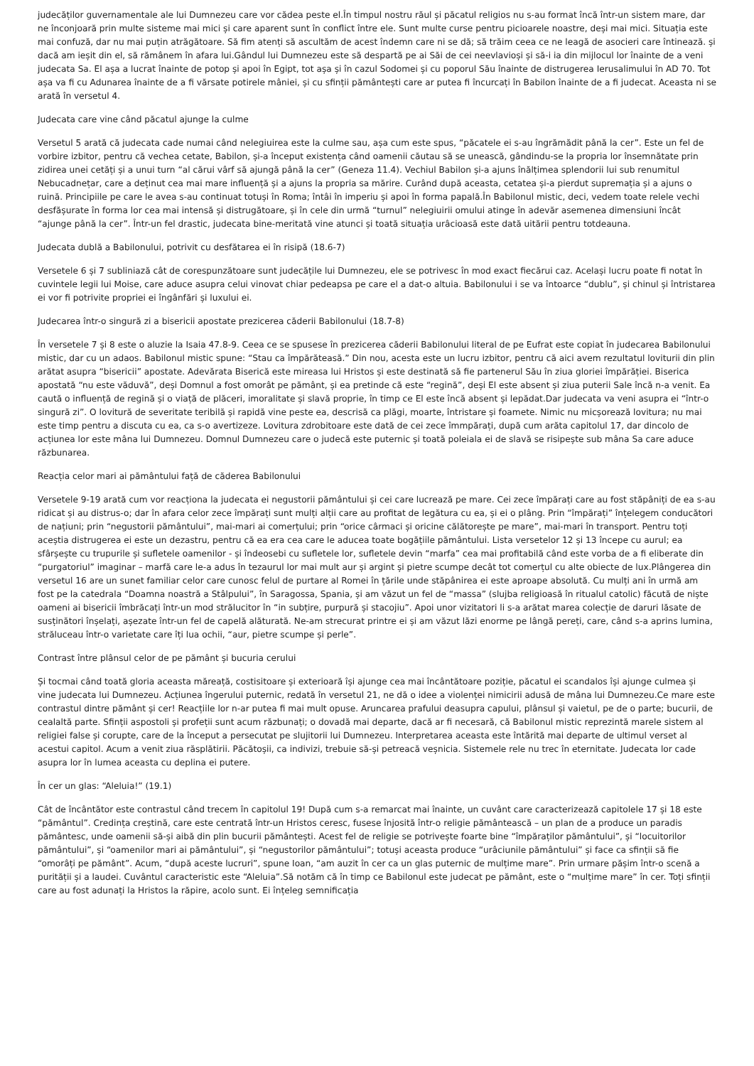judecăților guvernamentale ale lui Dumnezeu care vor cădea peste el.În timpul nostru răul și păcatul religios nu s-au format încă într-un sistem mare, dar ne înconjoară prin multe sisteme mai mici și care aparent sunt în conflict între ele. Sunt multe curse pentru picioarele noastre, deși mai mici. Situația este mai confuză, dar nu mai puțin atrăgătoare. Să fim atenți să ascultăm de acest îndemn care ni se dă; să trăim ceea ce ne leagă de asocieri care întinează. și dacă am ieșit din el, să rămânem în afara lui.Gândul lui Dumnezeu este să despartă pe ai Săi de cei neevlavioși și să-i ia din mijlocul lor înainte de a veni judecata Sa. El așa a lucrat înainte de potop și apoi în Egipt, tot așa și în cazul Sodomei și cu poporul Său înainte de distrugerea Ierusalimului în AD 70. Tot așa va fi cu Adunarea înainte de a fi vărsate potirele mâniei, și cu sfinții pământești care ar putea fi încurcați în Babilon înainte de a fi judecat. Aceasta ni se arată în versetul 4.
Judecata care vine când păcatul ajunge la culme
Versetul 5 arată că judecata cade numai când nelegiuirea este la culme sau, așa cum este spus, “păcatele ei s-au îngrămădit până la cer”. Este un fel de vorbire izbitor, pentru că vechea cetate, Babilon, și-a început existența când oamenii căutau să se unească, gândindu-se la propria lor însemnătate prin zidirea unei cetăți și a unui turn “al cărui vârf să ajungă până la cer” (Geneza 11.4). Vechiul Babilon și-a ajuns înălțimea splendorii lui sub renumitul Nebucadnețar, care a deținut cea mai mare influență și a ajuns la propria sa mărire. Curând după aceasta, cetatea și-a pierdut supremația și a ajuns o ruină. Principiile pe care le avea s-au continuat totuși în Roma; întâi în imperiu și apoi în forma papală.În Babilonul mistic, deci, vedem toate relele vechi desfășurate în forma lor cea mai intensă și distrugătoare, și în cele din urmă “turnul” nelegiuirii omului atinge în adevăr asemenea dimensiuni încât “ajunge până la cer”. Într-un fel drastic, judecata bine-meritată vine atunci și toată situația urâcioasă este dată uitării pentru totdeauna.
Judecata dublă a Babilonului, potrivit cu desfătarea ei în risipă (18.6-7)
Versetele 6 și 7 subliniază cât de corespunzătoare sunt judecățile lui Dumnezeu, ele se potrivesc în mod exact fiecărui caz. Același lucru poate fi notat în cuvintele legii lui Moise, care aduce asupra celui vinovat chiar pedeapsa pe care el a dat-o altuia. Babilonului i se va întoarce “dublu”, și chinul și întristarea ei vor fi potrivite propriei ei îngânfări și luxului ei.
Judecarea într-o singură zi a bisericii apostate prezicerea căderii Babilonului (18.7-8)
În versetele 7 și 8 este o aluzie la Isaia 47.8-9. Ceea ce se spusese în prezicerea căderii Babilonului literal de pe Eufrat este copiat în judecarea Babilonului mistic, dar cu un adaos. Babilonul mistic spune: “Stau ca împărăteasă.” Din nou, acesta este un lucru izbitor, pentru că aici avem rezultatul loviturii din plin arătat asupra “bisericii” apostate. Adevărata Biserică este mireasa lui Hristos și este destinată să fie partenerul Său în ziua gloriei împărăției. Biserica apostată “nu este văduvă”, deși Domnul a fost omorât pe pământ, și ea pretinde că este “regină”, deși El este absent și ziua puterii Sale încă n-a venit. Ea caută o influență de regină și o viață de plăceri, imoralitate și slavă proprie, în timp ce El este încă absent și lepădat.Dar judecata va veni asupra ei “într-o singură zi”. O lovitură de severitate teribilă și rapidă vine peste ea, descrisă ca plăgi, moarte, întristare și foamete. Nimic nu micșorează lovitura; nu mai este timp pentru a discuta cu ea, ca s-o avertizeze. Lovitura zdrobitoare este dată de cei zece îmmpărați, după cum arăta capitolul 17, dar dincolo de acțiunea lor este mâna lui Dumnezeu. Domnul Dumnezeu care o judecă este puternic și toată poleiala ei de slavă se risipește sub mâna Sa care aduce răzbunarea.
Reacția celor mari ai pământului față de căderea Babilonului
Versetele 9-19 arată cum vor reacționa la judecata ei negustorii pământului și cei care lucrează pe mare. Cei zece împărați care au fost stăpâniți de ea s-au ridicat și au distrus-o; dar în afara celor zece împărați sunt mulți alții care au profitat de legătura cu ea, și ei o plâng. Prin “împărați” înțelegem conducători de națiuni; prin “negustorii pământului”, mai-mari ai comerțului; prin “orice cârmaci și oricine călătorește pe mare”, mai-mari în transport. Pentru toți aceștia distrugerea ei este un dezastru, pentru că ea era cea care le aducea toate bogățiile pământului. Lista versetelor 12 și 13 începe cu aurul; ea sfârșește cu trupurile și sufletele oamenilor - și îndeosebi cu sufletele lor, sufletele devin “marfa” cea mai profitabilă când este vorba de a fi eliberate din “purgatoriul” imaginar – marfă care le-a adus în tezaurul lor mai mult aur și argint și pietre scumpe decât tot comerțul cu alte obiecte de lux.Plângerea din versetul 16 are un sunet familiar celor care cunosc felul de purtare al Romei în țările unde stăpânirea ei este aproape absolută. Cu mulți ani în urmă am fost pe la catedrala “Doamna noastră a Stâlpului”, în Saragossa, Spania, și am văzut un fel de “massa” (slujba religioasă în ritualul catolic) făcută de niște oameni ai bisericii îmbrăcați într-un mod strălucitor în “in subțire, purpură și stacojiu”. Apoi unor vizitatori li s-a arătat marea colecție de daruri lăsate de susținători înșelați, așezate într-un fel de capelă alăturată. Ne-am strecurat printre ei și am văzut lăzi enorme pe lângă pereți, care, când s-a aprins lumina, străluceau într-o varietate care îți lua ochii, “aur, pietre scumpe și perle”.
Contrast între plânsul celor de pe pământ și bucuria cerului
Și tocmai când toată gloria aceasta măreață, costisitoare și exterioară își ajunge cea mai încântătoare poziție, păcatul ei scandalos își ajunge culmea și vine judecata lui Dumnezeu. Acțiunea îngerului puternic, redată în versetul 21, ne dă o idee a violenței nimicirii adusă de mâna lui Dumnezeu.Ce mare este contrastul dintre pământ și cer! Reacțiile lor n-ar putea fi mai mult opuse. Aruncarea prafului deasupra capului, plânsul și vaietul, pe de o parte; bucurii, de cealaltă parte. Sfinții aspostoli și profeții sunt acum răzbunați; o dovadă mai departe, dacă ar fi necesară, că Babilonul mistic reprezintă marele sistem al religiei false și corupte, care de la început a persecutat pe slujitorii lui Dumnezeu. Interpretarea aceasta este întărită mai departe de ultimul verset al acestui capitol. Acum a venit ziua răsplătirii. Păcătoșii, ca indivizi, trebuie să-și petreacă veșnicia. Sistemele rele nu trec în eternitate. Judecata lor cade asupra lor în lumea aceasta cu deplina ei putere.
În cer un glas: “Aleluia!” (19.1)
Cât de încântător este contrastul când trecem în capitolul 19! După cum s-a remarcat mai înainte, un cuvânt care caracterizează capitolele 17 și 18 este “pământul”. Credința creștină, care este centrată într-un Hristos ceresc, fusese înjosită într-o religie pământească – un plan de a produce un paradis pământesc, unde oamenii să-și aibă din plin bucurii pământești. Acest fel de religie se potrivește foarte bine “împăraților pământului”, și “locuitorilor pământului”, și “oamenilor mari ai pământului”, și “negustorilor pământului”; totuși aceasta produce “urâciunile pământului” și face ca sfinții să fie “omorâți pe pământ”. Acum, “după aceste lucruri”, spune Ioan, “am auzit în cer ca un glas puternic de mulțime mare”. Prin urmare pășim într-o scenă a purității și a laudei. Cuvântul caracteristic este “Aleluia”.Să notăm că în timp ce Babilonul este judecat pe pământ, este o “mulțime mare” în cer. Toți sfinții care au fost adunați la Hristos la răpire, acolo sunt. Ei înțeleg semnificația